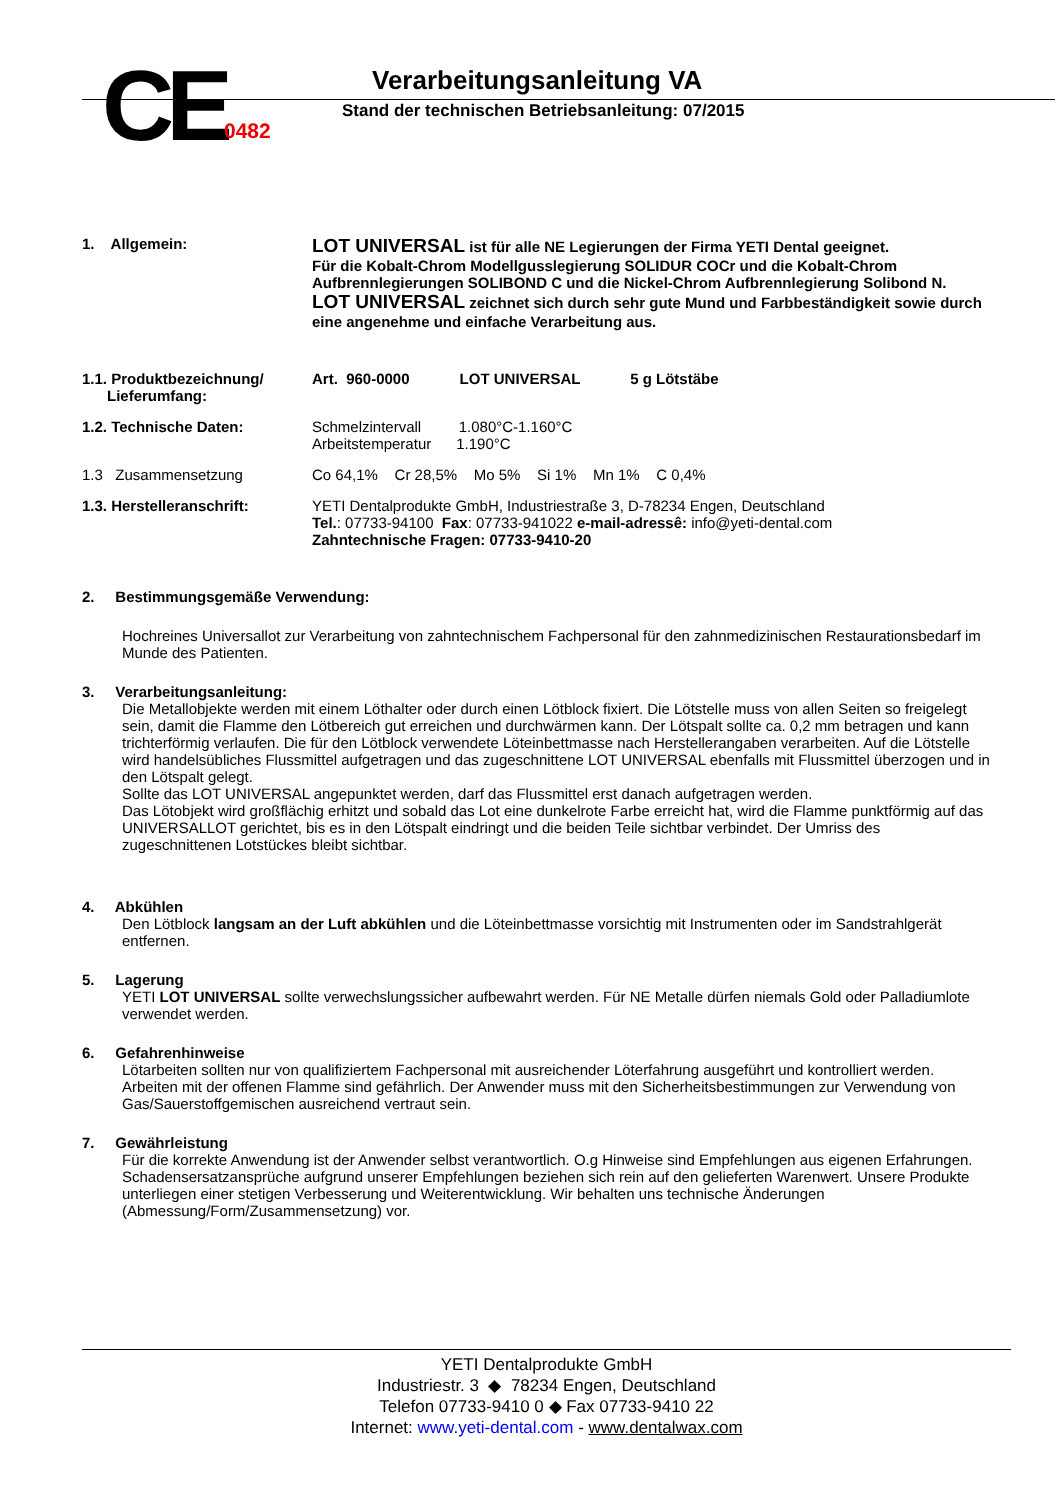CE 0482
Verarbeitungsanleitung VA
Stand der technischen Betriebsanleitung: 07/2015
1. Allgemein:
LOT UNIVERSAL ist für alle NE Legierungen der Firma YETI Dental geeignet.
Für die Kobalt-Chrom Modellgusslegierung SOLIDUR COCr und die Kobalt-Chrom Aufbrennlegierungen SOLIBOND C und die Nickel-Chrom Aufbrennlegierung Solibond N.
LOT UNIVERSAL zeichnet sich durch sehr gute Mund und Farbbeständigkeit sowie durch eine angenehme und einfache Verarbeitung aus.
1.1. Produktbezeichnung/
Lieferumfang:
Art. 960-0000 LOT UNIVERSAL 5 g Lötstäbe
1.2. Technische Daten: Schmelzintervall 1.080°C-1.160°C
Arbeitstemperatur 1.190°C
1.3 Zusammensetzung Co 64,1% Cr 28,5% Mo 5% Si 1% Mn 1% C 0,4%
1.3. Herstelleranschrift: YETI Dentalprodukte GmbH, Industriestraße 3, D-78234 Engen, Deutschland
Tel.: 07733-94100 Fax: 07733-941022 e-mail-adressê: info@yeti-dental.com
Zahntechnische Fragen: 07733-9410-20
2. Bestimmungsgemäße Verwendung:
Hochreines Universallot zur Verarbeitung von zahntechnischem Fachpersonal für den zahnmedizinischen Restaurationsbedarf im Munde des Patienten.
3. Verarbeitungsanleitung:
Die Metallobjekte werden mit einem Löthalter oder durch einen Lötblock fixiert. Die Lötstelle muss von allen Seiten so freigelegt sein, damit die Flamme den Lötbereich gut erreichen und durchwärmen kann. Der Lötspalt sollte ca. 0,2 mm betragen und kann trichterförmig verlaufen. Die für den Lötblock verwendete Löteinbettmasse nach Herstellerangaben verarbeiten. Auf die Lötstelle wird handelsübliches Flussmittel aufgetragen und das zugeschnittene LOT UNIVERSAL ebenfalls mit Flussmittel überzogen und in den Lötspalt gelegt.
Sollte das LOT UNIVERSAL angepunktet werden, darf das Flussmittel erst danach aufgetragen werden.
Das Lötobjekt wird großflächig erhitzt und sobald das Lot eine dunkelrote Farbe erreicht hat, wird die Flamme punktförmig auf das UNIVERSALLOT gerichtet, bis es in den Lötspalt eindringt und die beiden Teile sichtbar verbindet. Der Umriss des zugeschnittenen Lotstückes bleibt sichtbar.
4. Abkühlen
Den Lötblock langsam an der Luft abkühlen und die Löteinbettmasse vorsichtig mit Instrumenten oder im Sandstrahlgerät entfernen.
5. Lagerung
YETI LOT UNIVERSAL sollte verwechslungssicher aufbewahrt werden. Für NE Metalle dürfen niemals Gold oder Palladiumlote verwendet werden.
6. Gefahrenhinweise
Lötarbeiten sollten nur von qualifiziertem Fachpersonal mit ausreichender Löterfahrung ausgeführt und kontrolliert werden. Arbeiten mit der offenen Flamme sind gefährlich. Der Anwender muss mit den Sicherheitsbestimmungen zur Verwendung von Gas/Sauerstoffgemischen ausreichend vertraut sein.
7. Gewährleistung
Für die korrekte Anwendung ist der Anwender selbst verantwortlich. O.g Hinweise sind Empfehlungen aus eigenen Erfahrungen. Schadensersatzansprüche aufgrund unserer Empfehlungen beziehen sich rein auf den gelieferten Warenwert. Unsere Produkte unterliegen einer stetigen Verbesserung und Weiterentwicklung. Wir behalten uns technische Änderungen (Abmessung/Form/Zusammensetzung) vor.
YETI Dentalprodukte GmbH
Industriestr. 3 ◆ 78234 Engen, Deutschland
Telefon 07733-9410 0 ◆ Fax 07733-9410 22
Internet: www.yeti-dental.com - www.dentalwax.com